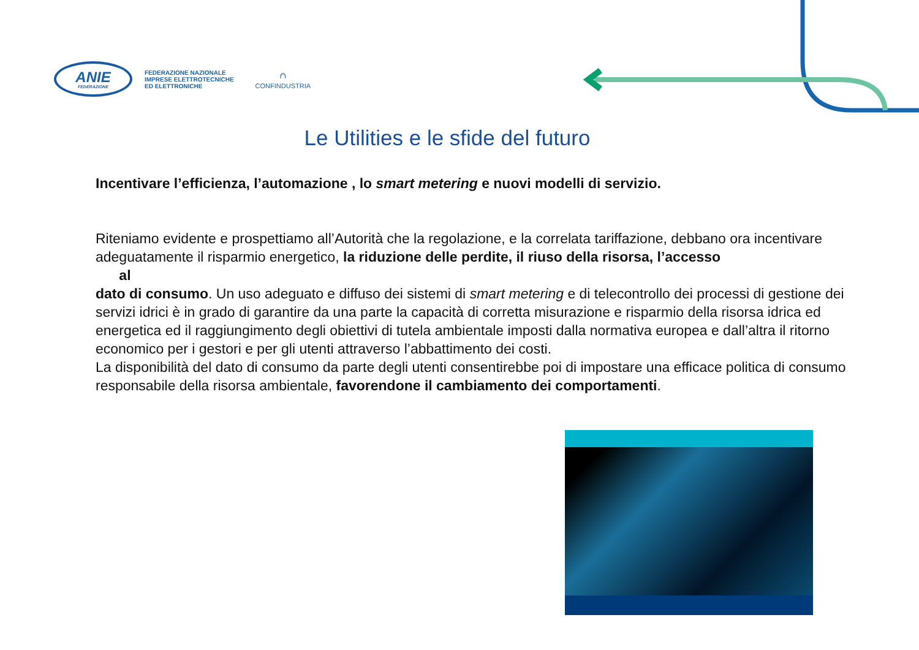ANIE
FEDERAZIONE
FEDERAZIONE NAZIONALE
IMPRESE ELETTROTECNICHE
ED ELETTRONICHE
⛫
CONFINDUSTRIA
Le Utilities e le sfide del futuro
Incentivare l’efficienza, l’automazione , lo smart metering e nuovi modelli di servizio.
Riteniamo evidente e prospettiamo all’Autorità che la regolazione, e la correlata tariffazione, debbano ora incentivare adeguatamente il risparmio energetico, la riduzione delle perdite, il riuso della risorsa, l’accesso
al
dato di consumo. Un uso adeguato e diffuso dei sistemi di smart metering e di telecontrollo dei processi di gestione dei servizi idrici è in grado di garantire da una parte la capacità di corretta misurazione e risparmio della risorsa idrica ed energetica ed il raggiungimento degli obiettivi di tutela ambientale imposti dalla normativa europea e dall’altra il ritorno economico per i gestori e per gli utenti attraverso l’abbattimento dei costi.
La disponibilità del dato di consumo da parte degli utenti consentirebbe poi di impostare una efficace politica di consumo responsabile della risorsa ambientale, favorendone il cambiamento dei comportamenti.